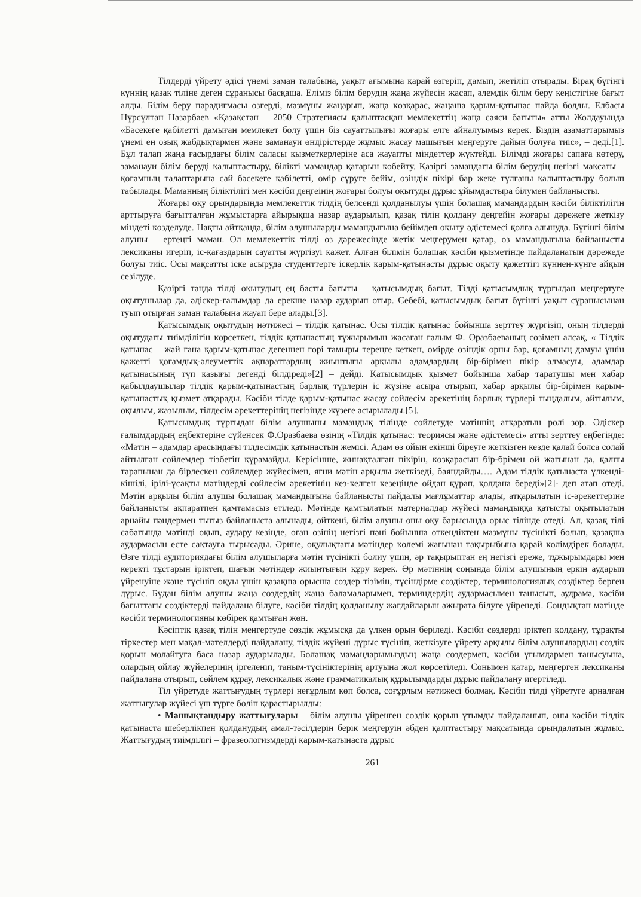Тілдерді үйрету әдісі үнемі заман талабына, уақыт ағымына қарай өзгеріп, дамып, жетіліп отырады. Бірақ бүгінгі күннің қазақ тіліне деген сұранысы басқаша. Еліміз білім берудің жаңа жүйесін жасап, әлемдік білім беру кеңістігіне бағыт алды. Білім беру парадигмасы өзгерді, мазмұны жаңарып, жаңа көзқарас, жаңаша қарым-қатынас пайда болды. Елбасы Нұрсұлтан Назарбаев «Қазақстан – 2050 Стратегиясы қалыптасқан мемлекеттің жаңа саяси бағыты» атты Жолдауында «Бәсекеге қабілетті дамыған мемлекет болу үшін біз сауаттылығы жоғары елге айналуымыз керек. Біздің азаматтарымыз үнемі ең озық жабдықтармен және заманауи өндірістерде жұмыс жасау машығын меңгеруге дайын болуға тиіс», – деді.[1]. Бұл талап жаңа ғасырдағы білім саласы қызметкерлеріне аса жауапты міндеттер жүктейді. Білімді жоғары сапаға көтеру, заманауи білім беруді қалыптастыру, білікті мамандар қатарын көбейту. Қазіргі замандағы білім берудің негізгі мақсаты – қоғамның талаптарына сай бәсекеге қабілетті, өмір сүруге бейім, өзіндік пікірі бар жеке тұлғаны қалыптастыру болып табылады. Маманның біліктілігі мен кәсіби деңгеінің жоғары болуы оқытуды дұрыс ұйымдастыра білумен байланысты.
Жоғары оқу орындарында мемлекеттік тілдің белсенді қолданылуы үшін болашақ мамандардың кәсіби біліктілігін арттыруға бағытталған жұмыстарға айырықша назар аударылып, қазақ тілін қолдану деңгейін жоғары дәрежеге жеткізу міндеті көзделуде. Нақты айтқанда, білім алушыларды мамандығына бейімдеп оқыту әдістемесі қолға алынуда. Бүгінгі білім алушы – ертеңгі маман. Ол мемлекеттік тілді өз дәрежесінде жетік меңгерумен қатар, өз мамандығына байланысты лексиканы игеріп, іс-қағаздарын сауатты жүргізуі қажет. Алған білімін болашақ кәсіби қызметінде пайдаланатын дәрежеде болуы тиіс. Осы мақсатты іске асыруда студенттерге іскерлік қарым-қатынасты дұрыс оқыту қажеттігі күннен-күнге айқын сезілуде.
Қазіргі таңда тілді оқытудың ең басты бағыты – қатысымдық бағыт. Тілді қатысымдық тұрғыдан меңгертуге оқытушылар да, әдіскер-ғалымдар да ерекше назар аударып отыр. Себебі, қатысымдық бағыт бүгінгі уақыт сұранысынан туып отырған заман талабына жауап бере алады.[3].
Қатысымдық оқытудың нәтижесі – тілдік қатынас. Осы тілдік қатынас бойынша зерттеу жүргізіп, оның тілдерді оқытудағы тиімділігін көрсеткен, тілдік қатынастың тұжырымын жасаған ғалым Ф. Оразбаеваның сөзімен алсақ, « Тілдік қатынас – жай ғана қарым-қатынас дегеннен гөрі тамыры тереңге кеткен, өмірде өзіндік орны бар, қоғамның дамуы үшін қажетті қоғамдық-әлеуметтік ақпараттардың жиынтығы арқылы адамдардың бір-бірімен пікір алмасуы, адамдар қатынасының түп қазығы дегенді білдіреді»[2] – дейді. Қатысымдық қызмет бойынша хабар таратушы мен хабар қабылдаушылар тілдік қарым-қатынастың барлық түрлерін іс жүзіне асыра отырып, хабар арқылы бір-бірімен қарым-қатынастық қызмет атқарады. Кәсіби тілде қарым-қатынас жасау сөйлесім әрекетінің барлық түрлері тыңдалым, айтылым, оқылым, жазылым, тілдесім әрекеттерінің негізінде жүзеге асырылады.[5].
Қатысымдық тұрғыдан білім алушыны мамандық тілінде сөйлетуде мәтіннің атқаратын рөлі зор. Әдіскер ғалымдардың еңбектеріне сүйенсек Ф.Оразбаева өзінің «Тілдік қатынас: теориясы және әдістемесі» атты зерттеу еңбегінде: «Мәтін – адамдар арасындағы тілдесімдік қатынастың жемісі. Адам өз ойын екінші біреуге жеткізген кезде қалай болса солай айтылған сөйлемдер тізбегін құрамайды. Керісінше, жинақталған пікірін, көзқарасын бір-брімен ой жағынан да, қалпы тарапынан да бірлескен сөйлемдер жүйесімен, яғни мәтін арқылы жеткізеді, баяндайды…. Адам тілдік қатынаста үлкенді-кішілі, ірілі-ұсақты мәтіндерді сөйлесім әрекетінің кез-келген кезеңінде ойдан құрап, қолдана береді»[2]- деп атап өтеді. Мәтін арқылы білім алушы болашақ мамандығына байланысты пайдалы мағлұматтар алады, атқарылатын іс-әрекеттеріне байланысты ақпаратпен қамтамасыз етіледі. Мәтінде қамтылатын материалдар жүйесі мамандыққа қатысты оқытылатын арнайы пәндермен тығыз байланыста алынады, өйткені, білім алушы оны оқу барысында орыс тілінде өтеді. Ал, қазақ тілі сабағында мәтінді оқып, аудару кезінде, оған өзінің негізгі пәні бойынша өткендіктен мазмұны түсінікті болып, қазақша аудармасын есте сақтауға тырысады. Әрине, оқулықтағы мәтіндер көлемі жағынан тақырыбына қарай көлімдірек болады. Өзге тілді аудиториядағы білім алушыларға мәтін түсінікті болиу үшін, әр тақырыптан ең негізгі ереже, тұжырымдары мен керекті тұстарын іріктеп, шағын мәтіндер жиынтығын құру керек. Әр мәтіннің соңында білім алушының еркін аударып үйренуіне және түсініп оқуы үшін қазақша орысша сөздер тізімін, түсіндірме сөздіктер, терминологиялық сөздіктер берген дұрыс. Бұдан білім алушы жаңа сөздердің жаңа баламаларымен, терминдердің аудармасымен танысып, аудрама, кәсіби бағыттағы сөздіктерді пайдалана білуге, кәсіби тілдің қолданылу жағдайларын ажырата білуге үйренеді. Сондықтан мәтінде кәсіби терминологияны көбірек қамтыған жөн.
Кәсіптік қазақ тілін меңгертуде сөздік жұмысқа да үлкен орын беріледі. Кәсіби сөздерді іріктеп қолдану, тұрақты тіркестер мен мақал-мәтелдерді пайдалану, тілдік жүйені дұрыс түсініп, жеткізуге үйрету арқылы білім алушылардың сөздік қорын молайтуға баса назар аударылады. Болашақ мамандарымыздың жаңа сөздермен, кәсіби ұғымдармен танысуына, олардың ойлау жүйелерінің іргеленіп, таным-түсініктерінің артуына жол көрсетіледі. Сонымен қатар, меңгерген лексиканы пайдалана отырып, сөйлем құрау, лексикалық және грамматикалық құрылымдарды дұрыс пайдалану игертіледі.
Тіл үйретуде жаттығудың түрлері неғұрлым көп болса, соғұрлым нәтижесі болмақ. Кәсіби тілді үйретуге арналған жаттығулар жүйесі үш түрге бөліп қарастырылды:
• Машықтандыру жаттығулары – білім алушы үйренген сөздік қорын ұтымды пайдаланып, оны кәсіби тілдік қатынаста шеберлікпен қолданудың амал-тәсілдерін берік меңгеруін әбден қалптастыру мақсатында орындалатын жұмыс. Жаттығудың тиімділігі – фразеологизмдерді қарым-қатынаста дұрыс
261